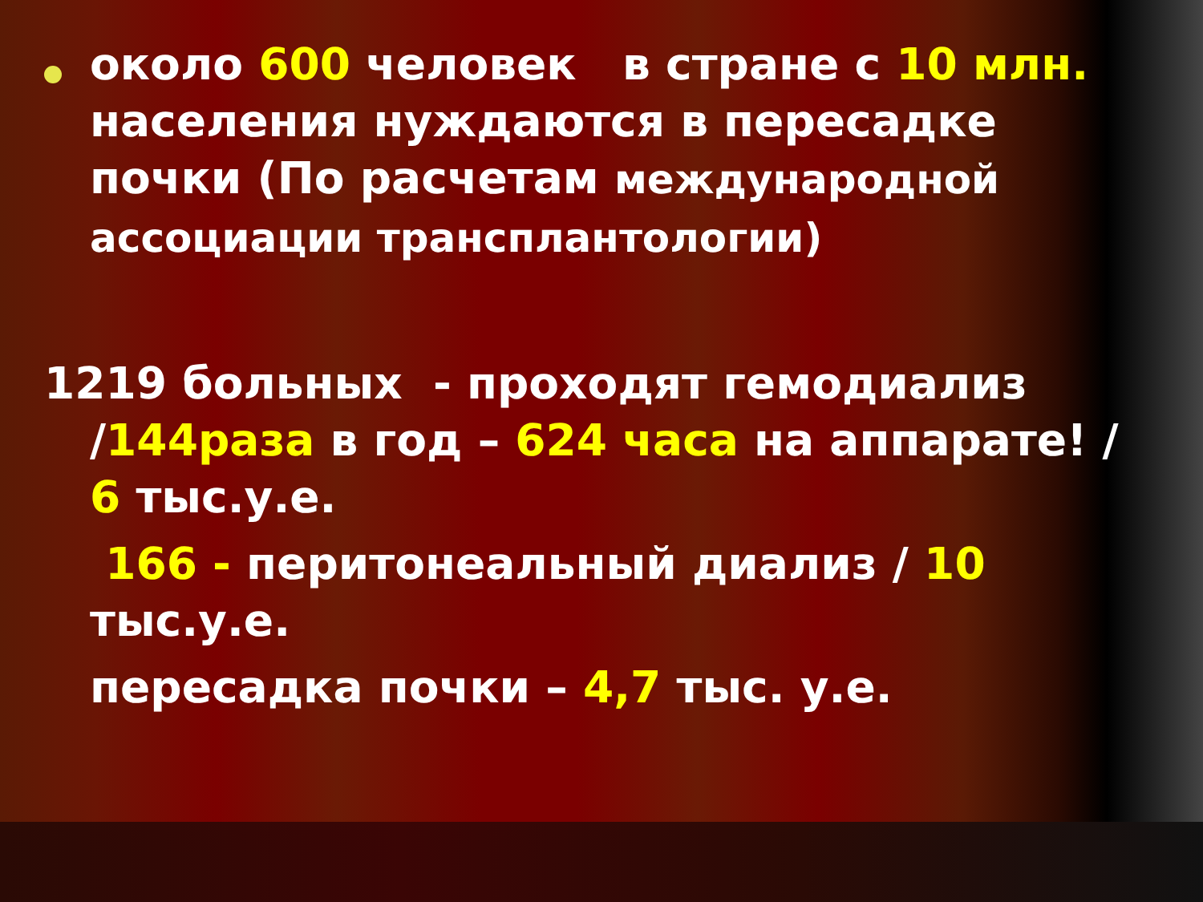около 600 человек в стране с 10 млн. населения нуждаются в пересадке почки (По расчетам международной ассоциации трансплантологии)
1219 больных - проходят гемодиализ
/144раза в год – 624 часа на аппарате! / 6 тыс.у.е.
166 - перитонеальный диализ / 10 тыс.у.е.
пересадка почки – 4,7 тыс. у.е.